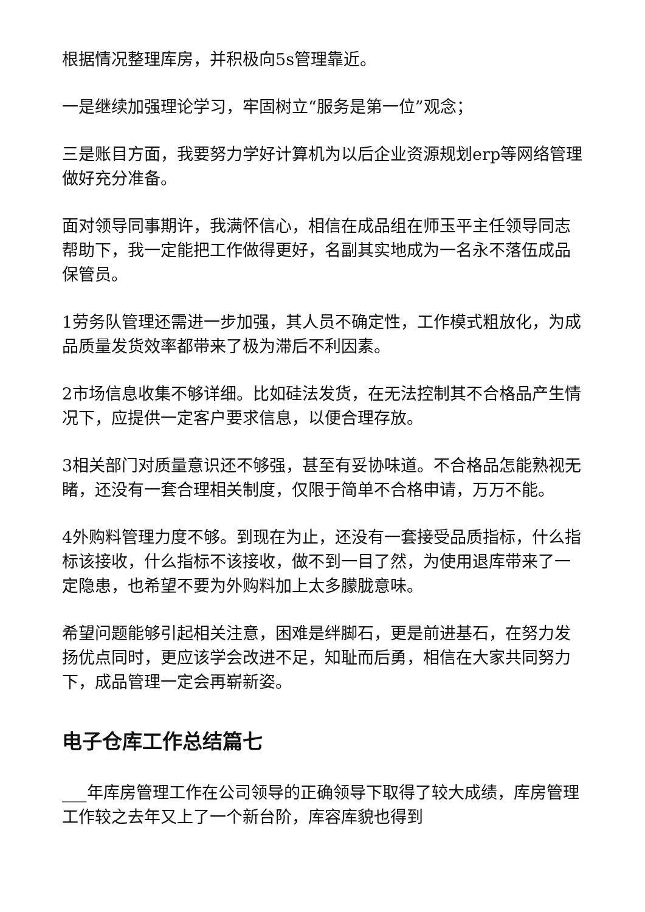根据情况整理库房，并积极向5s管理靠近。
一是继续加强理论学习，牢固树立“服务是第一位”观念；
三是账目方面，我要努力学好计算机为以后企业资源规划erp等网络管理做好充分准备。
面对领导同事期许，我满怀信心，相信在成品组在师玉平主任领导同志帮助下，我一定能把工作做得更好，名副其实地成为一名永不落伍成品保管员。
1劳务队管理还需进一步加强，其人员不确定性，工作模式粗放化，为成品质量发货效率都带来了极为滞后不利因素。
2市场信息收集不够详细。比如硅法发货，在无法控制其不合格品产生情况下，应提供一定客户要求信息，以便合理存放。
3相关部门对质量意识还不够强，甚至有妥协味道。不合格品怎能熟视无睹，还没有一套合理相关制度，仅限于简单不合格申请，万万不能。
4外购料管理力度不够。到现在为止，还没有一套接受品质指标，什么指标该接收，什么指标不该接收，做不到一目了然，为使用退库带来了一定隐患，也希望不要为外购料加上太多朦胧意味。
希望问题能够引起相关注意，困难是绊脚石，更是前进基石，在努力发扬优点同时，更应该学会改进不足，知耻而后勇，相信在大家共同努力下，成品管理一定会再崭新姿。
电子仓库工作总结篇七
___年库房管理工作在公司领导的正确领导下取得了较大成绩，库房管理工作较之去年又上了一个新台阶，库容库貌也得到